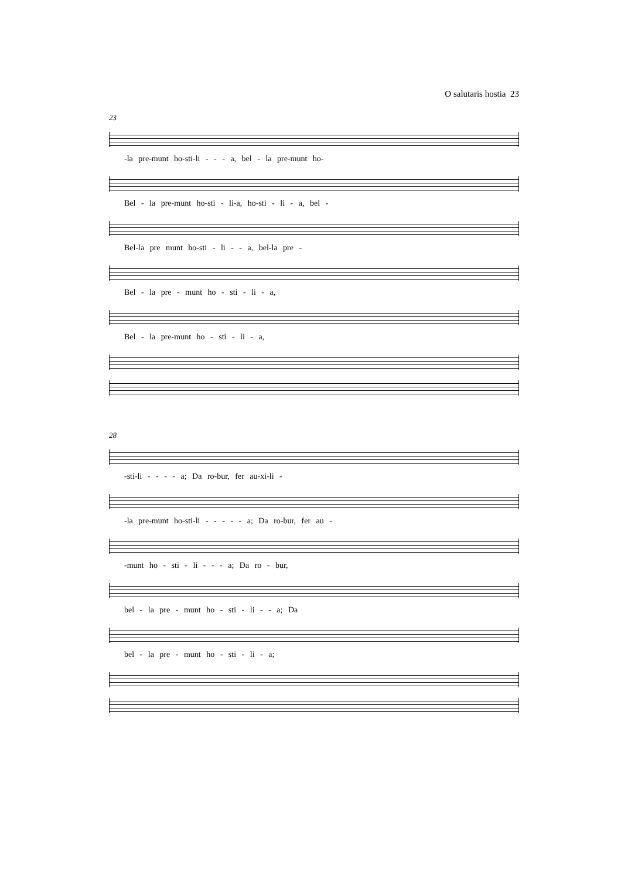O salutaris hostia 23
23
-la pre-munt ho-sti-li - - - a, bel - la pre-munt ho-
Bel - la pre-munt ho-sti - li-a, ho-sti - li - a, bel -
Bel-la pre munt ho-sti - li - - a, bel-la pre -
Bel - la pre - munt ho - sti - li - a,
Bel - la pre-munt ho - sti - li - a,
28
-sti-li - - - - a; Da ro-bur, fer au-xi-li -
-la pre-munt ho-sti-li - - - - - a; Da ro-bur, fer au -
-munt ho - sti - li - - - a; Da ro - bur,
bel - la pre - munt ho - sti - li - - a; Da
bel - la pre - munt ho - sti - li - a;